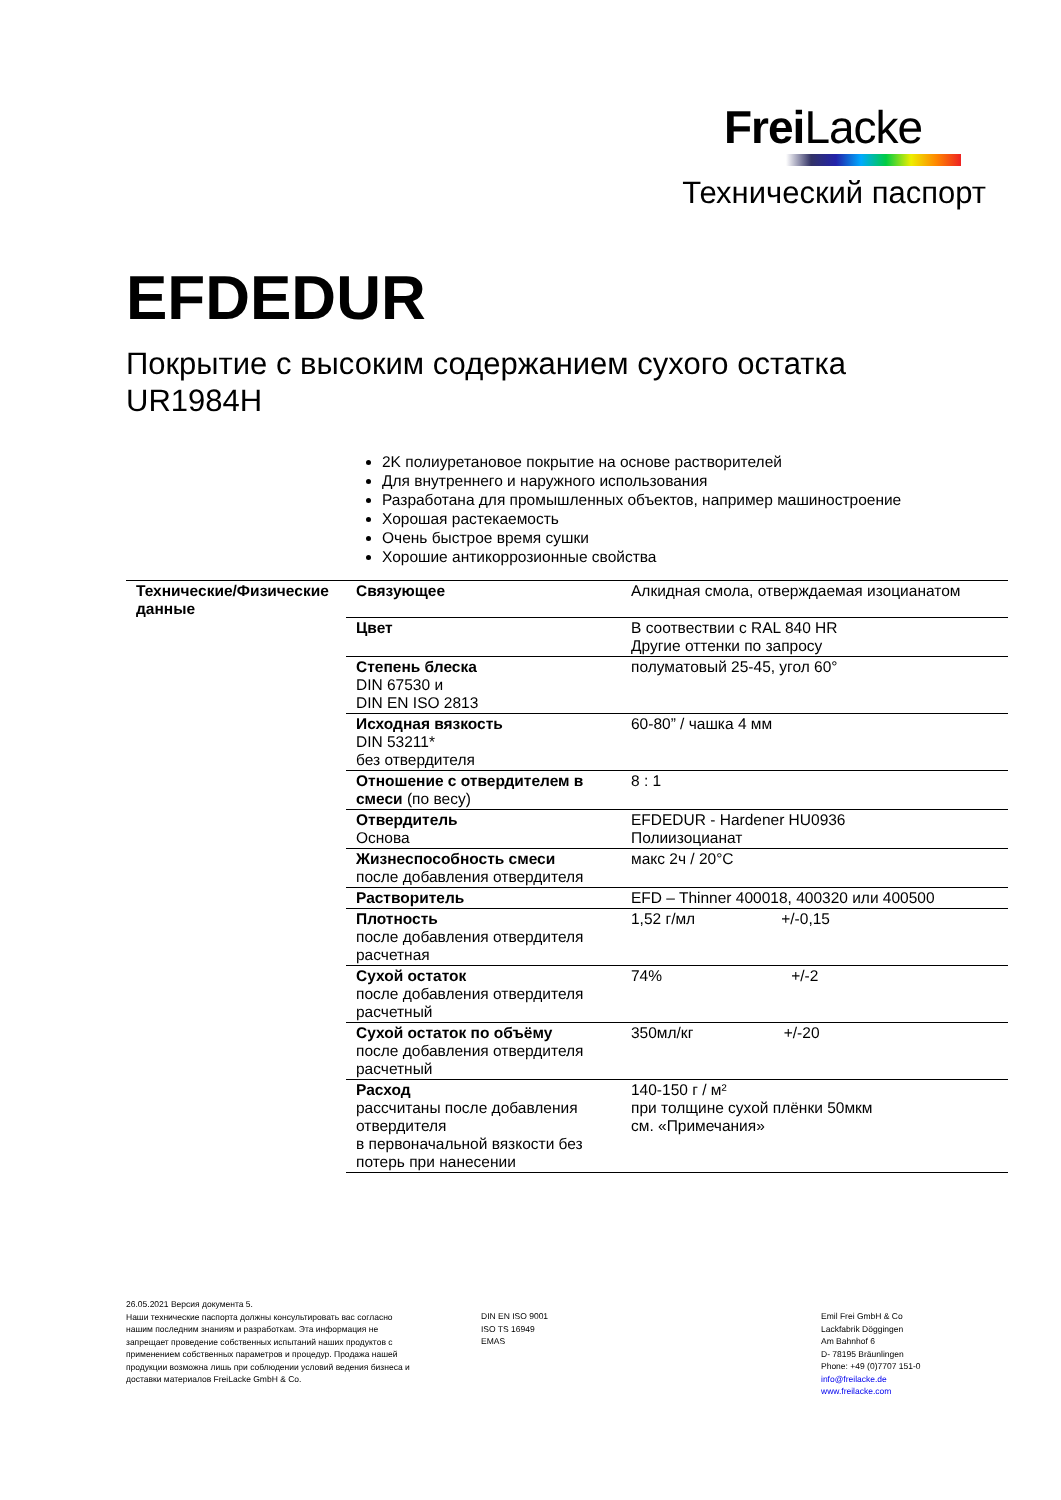Frei Lacke
Технический паспорт
EFDEDUR
Покрытие с высоким содержанием сухого остатка
UR1984H
2K полиуретановое покрытие на основе растворителей
Для внутреннего и наружного использования
Разработана для промышленных объектов, например машиностроение
Хорошая растекаемость
Очень быстрое время сушки
Хорошие антикоррозионные свойства
| Технические/Физические данные | Связующее | Алкидная смола, отверждаемая изоцианатом |
| | Цвет | В соотвествии с RAL 840 HR Другие оттенки по запросу |
| | Степень блеска DIN 67530 и DIN EN ISO 2813 | полуматовый 25-45, угол 60° |
| | Исходная вязкость DIN 53211* без отвердителя | 60-80” / чашка 4 мм |
| | Отношение с отвердителем в смеси (по весу) | 8 : 1 |
| | Отвердитель Основа | EFDEDUR - Hardener HU0936 Полиизоцианат |
| | Жизнеспособность смеси после добавления отвердителя | макс 2ч / 20°C |
| | Растворитель | EFD – Thinner 400018, 400320 или 400500 |
| | Плотность после добавления отвердителя расчетная | 1,52 г/мл +/-0,15 |
| | Сухой остаток после добавления отвердителя расчетный | 74% +/-2 |
| | Сухой остаток по объёму после добавления отвердителя расчетный | 350мл/кг +/-20 |
| | Расход рассчитаны после добавления отвердителя в первоначальной вязкости без потерь при нанесении | 140-150 г / м² при толщине сухой плёнки 50мкм см. «Примечания» |
26.05.2021 Версия документа 5.
Наши технические паспорта должны консультировать вас согласно нашим последним знаниям и разработкам. Эта информация не запрещает проведение собственных испытаний наших продуктов с применением собственных параметров и процедур. Продажа нашей продукции возможна лишь при соблюдении условий ведения бизнеса и доставки материалов FreiLacke GmbH & Co.
DIN EN ISO 9001
ISO TS 16949
EMAS
Emil Frei GmbH & Co
Lackfabrik Döggingen
Am Bahnhof 6
D- 78195 Bräunlingen
Phone: +49 (0)7707 151-0
info@freilacke.de
www.freilacke.com